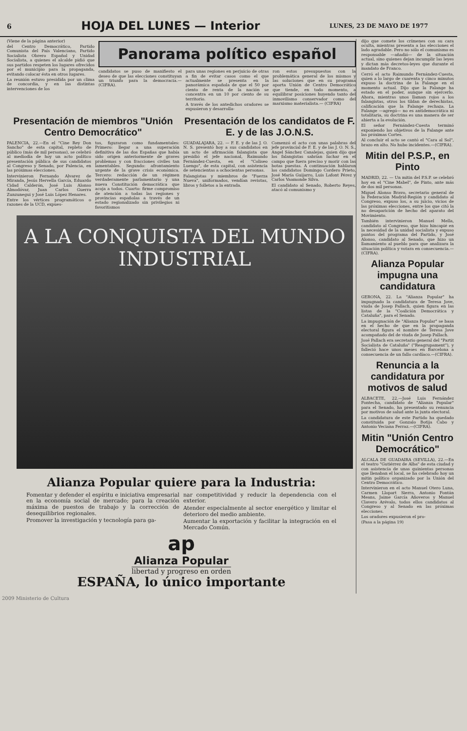6 HOJA DEL LUNES — Interior LUNES, 23 DE MAYO DE 1977
(Viene de la página anterior)
del Centro Democrático, Partido Comunista del País Valenciano, Partido Socialista Obrero Español y Unidad Socialista, a quienes el alcalde pidió que sus partidos respeten los lugares ofrecidos por el municipio para la propaganda, evitando colocar ésta en otros lugares.
La reunión estuvo presidida por un clima de concordia, y en las distintas intervenciones de los
Panorama político español
candidatos se puso de manifiesto el deseo de que las elecciones constituyan un triunfo para la democracia.— (CIFRA).
para unas regiones en perjuicio de otras a fin de evitar casos como el que actualmente se presenta en la panorámica española de que el 50 por ciento de renta de la nación se concentra en un 10 por ciento de su territorio.
A través de los antedichos oradores se expusieron y desarrolla-
ron estos presupuestos con la problemática general de los mismos y las soluciones que en su programa aporta Unión de Centro Democrático que tiende, en todo momento, a equilibrar posiciones huyendo tanto del inmovilismo conservador como del marxismo materialista.— (CIFRA)
Presentación de miembros "Unión Centro Democrático"
PALENCIA, 22.—En el "Cine Rey Don Sancho" de esta capital, repleto de público (más de mil personas), se celebró al mediodía de hoy un acto político presentación pública de sus candidatos al Congreso y Senado, por Palencia, en las próximas elecciones.
Intervinieron Fernando Alvarez de Miranda, Jesús Hervella García, Eduardo Cidad Calderón, José Luis Alonso Almodóvar, Juan Carlos Guerra Zunzunegui y José Luis López Henares.
Entre los vértices programáticos o razones de la UCD, expues-
tos, figuraron como fundamentales: Primero: llegar a una superación definitiva de las dos Españas que había sido origen anteriormente de graves problemas y con fracciones civiles tan lamentables. Segundo: afrontamiento urgente de la grave crisis económica. Tercero: redacción de un régimen verdaderamente parlamentario y una nueva Constitución democrática que acoja a todos. Cuarto: firme compromiso de atención a todas las regiones y provincias españolas a través de un estado regionalizado sin privilegios ni favoritismos
Presentación de los candidatos de F. E. y de las J.O.N.S.
GUADALAJARA, 22. — F. E. y de las J. O. N. S. presentó hoy a sus candidatos en un acto de afirmación falangista que presidió el jefe nacional, Raimundo Fernández-Cuesta, en el "Coliseo Luengo", de esta capital, con asistencia de setencientas a ochocientas personas.
Falangistas y miembros de "Fuerza Nueva", uniformados, vendían revistas, libros y folletos a la entrada.
Comenzó el acto con unas palabras del jefe provincial de F. E. y de las J. O. N. S., Angel Sánchez Canalejas, quien dijo que los falangistas sabrían luchar en el campo que fuera preciso y morir con las botas puestas. A continuación hablaron los candidatos Domingo Cordero Prieto, José María Guijarro, Luis Lafont Pérez y Carlos Vaamonde Silva.
El candidato al Senado, Roberto Reyes, atacó al comunismo y
A LA CONQUISTA DEL MUNDO
INDUSTRIAL
Alianza Popular quiere para la Industria:
Fomentar y defender el espíritu e iniciativa empresarial en la economía social de mercado; para la creación máxima de puestos de trabajo y la corrección de desequilibrios regionales.
Promover la investigación y tecnología para ga-
nar competitividad y reducir la dependencia con el exterior.
Atender especialmente al sector energético y limitar el deterioro del medio ambiente.
Aumentar la exportación y facilitar la integración en el Mercado Común.
ap
Alianza Popular
libertad y progreso en orden
ESPAÑA, lo único importante
dijo que comete los crímenes con su cara oculta, mientras presenta a las elecciones el lado agradable. Pero no sólo el comunismo es responsable —añadió— de la situación actual, sino quienes dejan incumplir las leyes y dictan más decretos-leyes que durante el mandato de Franco.
Cerró el acto Raimundo Fernández-Cuesta, quien a lo largo de cuarenta y cinco minutos expuso la doctrina de la Falange en el momento actual. Dijo que la Falange ha estado en el poder, aunque sin ejercerlo. Ahora, mientras unos llaman rojos a los falangistas, otros los tildan de derechistas, calificación que la Falange rechaza. La Falange —agregó— no es antidemocrática ni totalitaria, su doctrina es una manera de ser abierta a la evolución.
El señor Fernández-Cuesta terminó exponiendo los objetivos de la Falange ante las próximas Cortes.
Al concluir el acto se cantó el "Cara al Sol", brazo en alto. No hubo incidentes.—(CIFRA).
Mitin del P.S.P., en Pinto
MADRID, 22. — Un mitin del P.S.P. se celebró hoy en el "Cine Mabel", de Pinto, ante más de dos mil personas.
Miguel Alonso Bravo, secretario general de la Federación Madrid-Región y candidato al Congreso, expuso los, a su juicio, vicios de las próximas elecciones, entre los que citó la no desaparición de hecho del aparato del Movimiento.
También intervinieron Manuel Mella, candidato al Congreso, que hizo hincapié en la necesidad de la unidad socialista y expuso puntos del programa del Partido, y José Alonso, candidato al Senado, que hizo un llamamiento al pueblo para que analizara la situación política y votara en consecuencia.—(CIFRA).
Alianza Popular impugna una candidatura
GERONA, 22. La "Alianza Popular" ha impugnado la candidatura de Teresa Jove, viuda de Josep Pallach, quien figura en las listas de la "Coalición Democrática y Cataluña", para el Senado.
La impugnación de "Alianza Popular" se basa en el hecho de que en la propaganda electoral figura el nombre de Teresa Jove acompañado del de viuda de Josep Pallach.
José Pallach era secretario general del "Partit Socialista de Cataluña" ("Reagrupament"), y falleció hace unos meses en Barcelona a consecuencia de un fallo cardíaco.—(CIFRA).
Renuncia a la candidatura por motivos de salud
ALBACETE, 22.—José Luis Fernández Fontecha, candidato de "Alianza Popular" para el Senado, ha presentado su renuncia por motivos de salud ante la junta electoral.
La candidatura de este Partido ha quedado constituida por Gonzalo Botija Cabo y Antonio Veciana Ferraz.—(CIFRA).
Mitin "Unión Centro Democrático"
ALCALA DE GUADAIRA (SEVILLA), 22.—En el teatro "Gutiérrez de Alba" de esta ciudad y con asistencia de unas quinientas personas que llenaban el local, se ha celebrado hoy un mitin político organizado por la Unión del Centro Democrático.
Intervinieron en el acto Manuel Otero Luna, Carmen Llopart Sierra, Antonio Fontán Means, Jaime García Añoveros y Manuel Clavero Arévalo, todos ellos candidatos al Congreso y al Senado en las próximas elecciones.
Los oradores expusieron el pro-
(Pasa a la página 19)
2009 Ministerio de Cultura